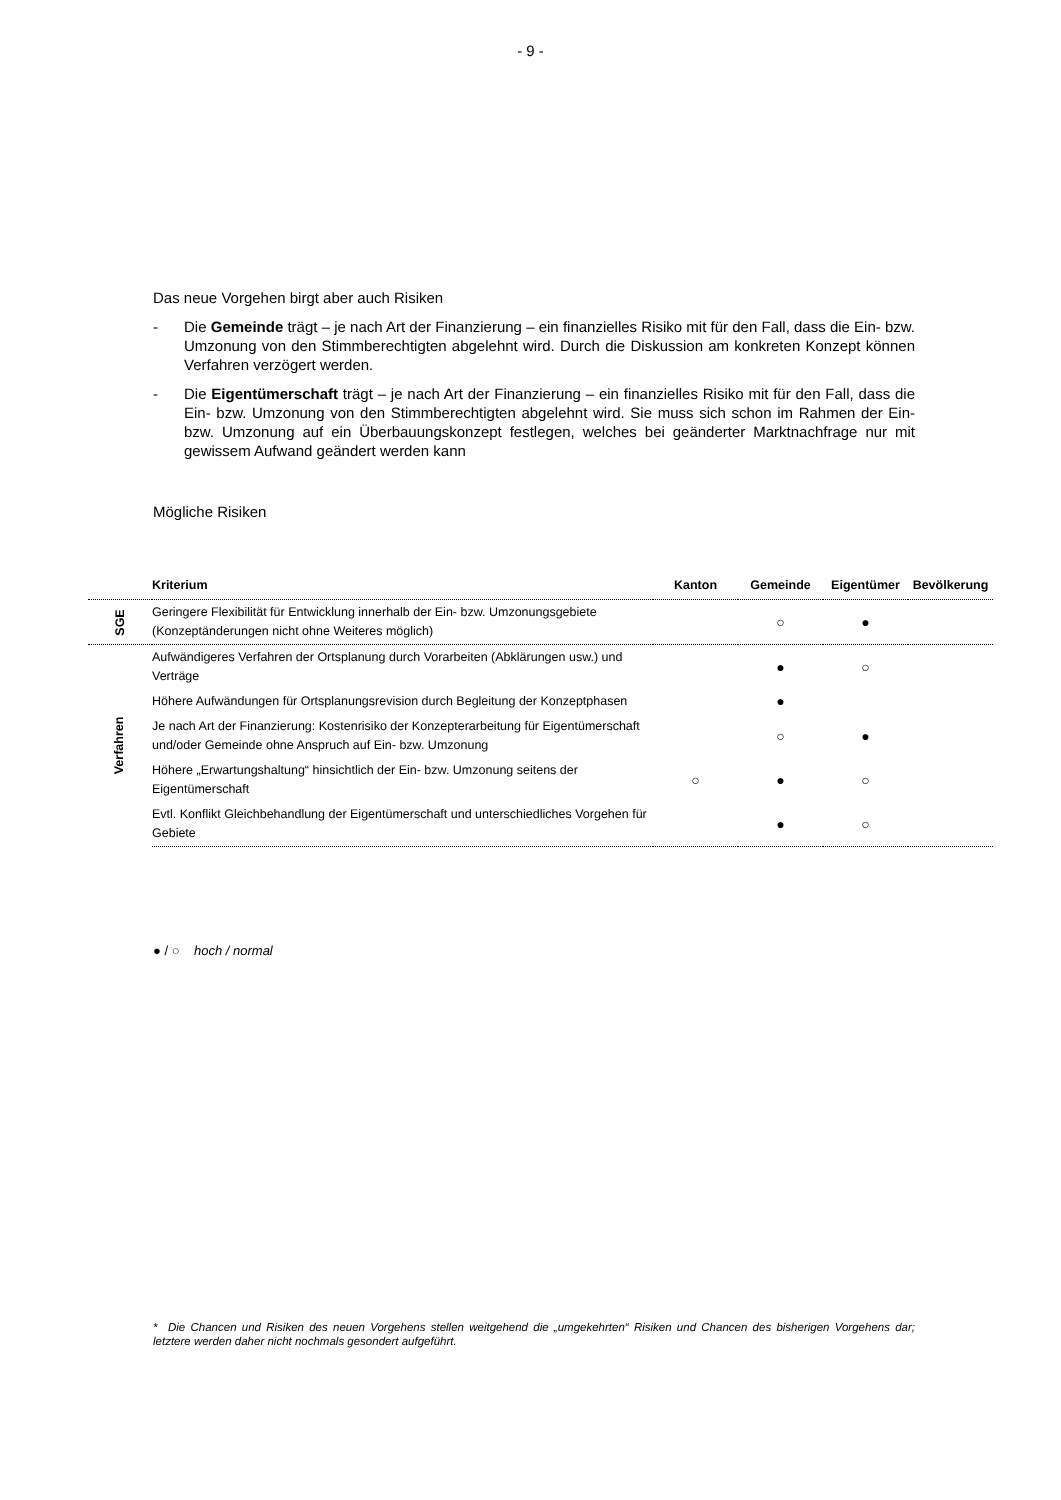- 9 -
Das neue Vorgehen birgt aber auch Risiken
- Die Gemeinde trägt – je nach Art der Finanzierung – ein finanzielles Risiko mit für den Fall, dass die Ein- bzw. Umzonung von den Stimmberechtigten abgelehnt wird. Durch die Diskussion am konkreten Konzept können Verfahren verzögert werden.
- Die Eigentümerschaft trägt – je nach Art der Finanzierung – ein finanzielles Risiko mit für den Fall, dass die Ein- bzw. Umzonung von den Stimmberechtigten abgelehnt wird. Sie muss sich schon im Rahmen der Ein- bzw. Umzonung auf ein Überbauungskonzept festlegen, welches bei geänderter Marktnachfrage nur mit gewissem Aufwand geändert werden kann
Mögliche Risiken
| | Kriterium | Kanton | Gemeinde | Eigentümer | Bevölkerung |
| --- | --- | --- | --- | --- | --- |
| SGE | Geringere Flexibilität für Entwicklung innerhalb der Ein- bzw. Umzonungsgebiete (Konzeptänderungen nicht ohne Weiteres möglich) | | ○ | ● | |
| Verfahren | Aufwändigeres Verfahren der Ortsplanung durch Vorarbeiten (Abklärungen usw.) und Verträge | | ● | ○ | |
| | Höhere Aufwändungen für Ortsplanungsrevision durch Begleitung der Konzeptphasen | | ● | | |
| | Je nach Art der Finanzierung: Kostenrisiko der Konzepterarbeitung für Eigentümerschaft und/oder Gemeinde ohne Anspruch auf Ein- bzw. Umzonung | | ○ | ● | |
| | Höhere „Erwartungshaltung“ hinsichtlich der Ein- bzw. Umzonung seitens der Eigentümerschaft | ○ | ● | ○ | |
| | Evtl. Konflikt Gleichbehandlung der Eigentümerschaft und unterschiedliches Vorgehen für Gebiete | | ● | ○ | |
● / ○ hoch / normal
* Die Chancen und Risiken des neuen Vorgehens stellen weitgehend die „umgekehrten“ Risiken und Chancen des bisherigen Vorgehens dar; letztere werden daher nicht nochmals gesondert aufgeführt.